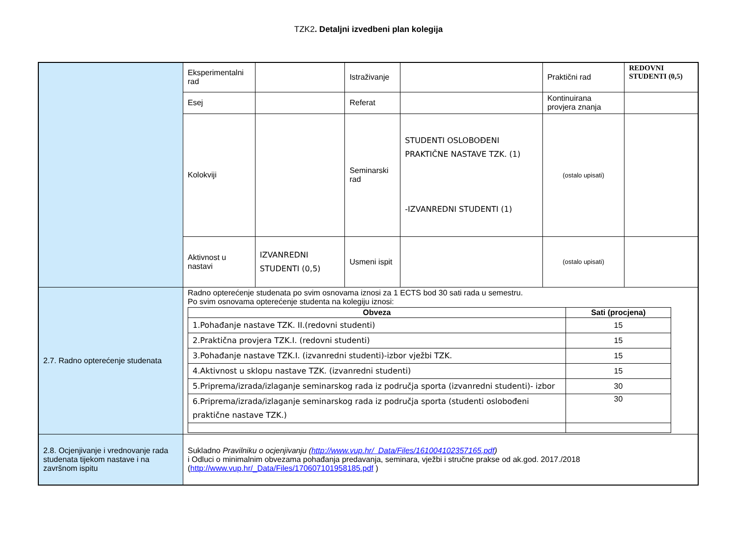TZK2. Detaljni izvedbeni plan kolegija
| | Eksperimentalni rad | | Istraživanje | | Praktični rad | REDOVNI STUDENTI (0,5) |
| | Esej | | Referat | | Kontinuirana provjera znanja | |
| | Kolokviji | | Seminarski rad | STUDENTI OSLOBOĐENI PRAKTIČNE NASTAVE TZK. (1) -IZVANREDNI STUDENTI (1) | (ostalo upisati) | |
| | Aktivnost u nastavi | IZVANREDNI STUDENTI (0,5) | Usmeni ispit | | (ostalo upisati) | |
| 2.7. Radno opterećenje studenata | Radno opterećenje studenata po svim osnovama iznosi za 1 ECTS bod 30 sati rada u semestru. Po svim osnovama opterećenje studenta na kolegiju iznosi: / Obveza / Sati (procjena) / / --- / --- / / 1.Pohađanje nastave TZK. II.(redovni studenti) / 15 / / 2.Praktična provjera TZK.I. (redovni studenti) / 15 / / 3.Pohađanje nastave TZK.I. (izvanredni studenti)-izbor vježbi TZK. / 15 / / 4.Aktivnost u sklopu nastave TZK. (izvanredni studenti) / 15 / / 5.Priprema/izrada/izlaganje seminarskog rada iz područja sporta (izvanredni studenti)- izbor / 30 / / 6.Priprema/izrada/izlaganje seminarskog rada iz područja sporta (studenti oslobođeni praktične nastave TZK.) / 30 / | | | | | |
| 2.8. Ocjenjivanje i vrednovanje rada studenata tijekom nastave i na završnom ispitu | Sukladno Pravilniku o ocjenjivanju ( http://www.vup.hr/_Data/Files/161004102357165.pdf ) i Odluci o minimalnim obvezama pohađanja predavanja, seminara, vježbi i stručne prakse od ak.god. 2017./2018 ( http://www.vup.hr/_Data/Files/170607101958185.pdf ) | | | | | |